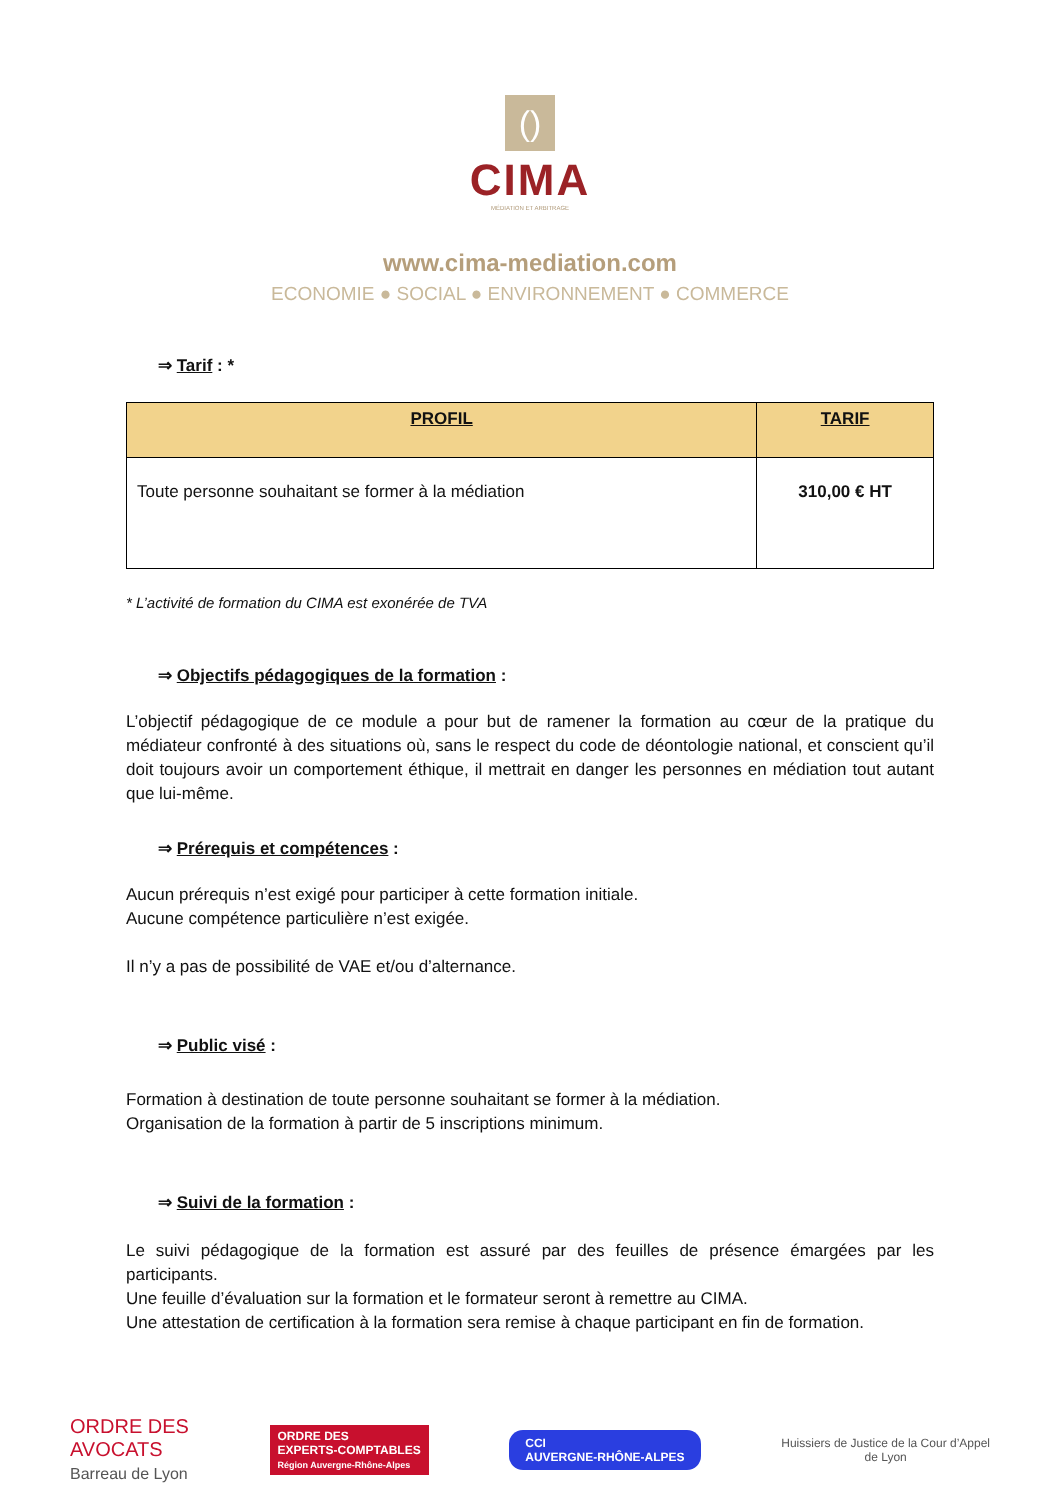()
CIMA
MÉDIATION ET ARBITRAGE
www.cima-mediation.com
ECONOMIE ● SOCIAL ● ENVIRONNEMENT ● COMMERCE
⇒ Tarif : *
| PROFIL | TARIF |
| --- | --- |
| Toute personne souhaitant se former à la médiation | 310,00 € HT |
* L’activité de formation du CIMA est exonérée de TVA
⇒ Objectifs pédagogiques de la formation :
L’objectif pédagogique de ce module a pour but de ramener la formation au cœur de la pratique du médiateur confronté à des situations où, sans le respect du code de déontologie national, et conscient qu’il doit toujours avoir un comportement éthique, il mettrait en danger les personnes en médiation tout autant que lui-même.
⇒ Prérequis et compétences :
Aucun prérequis n’est exigé pour participer à cette formation initiale.
Aucune compétence particulière n’est exigée.
Il n’y a pas de possibilité de VAE et/ou d’alternance.
⇒ Public visé :
Formation à destination de toute personne souhaitant se former à la médiation.
Organisation de la formation à partir de 5 inscriptions minimum.
⇒ Suivi de la formation :
Le suivi pédagogique de la formation est assuré par des feuilles de présence émargées par les participants.
Une feuille d’évaluation sur la formation et le formateur seront à remettre au CIMA.
Une attestation de certification à la formation sera remise à chaque participant en fin de formation.
ORDRE DES
AVOCATS
Barreau de Lyon
ORDRE DES
EXPERTS-COMPTABLES
Région Auvergne-Rhône-Alpes
CCI
AUVERGNE-RHÔNE-ALPES
Huissiers de Justice de la Cour d’Appel
de Lyon